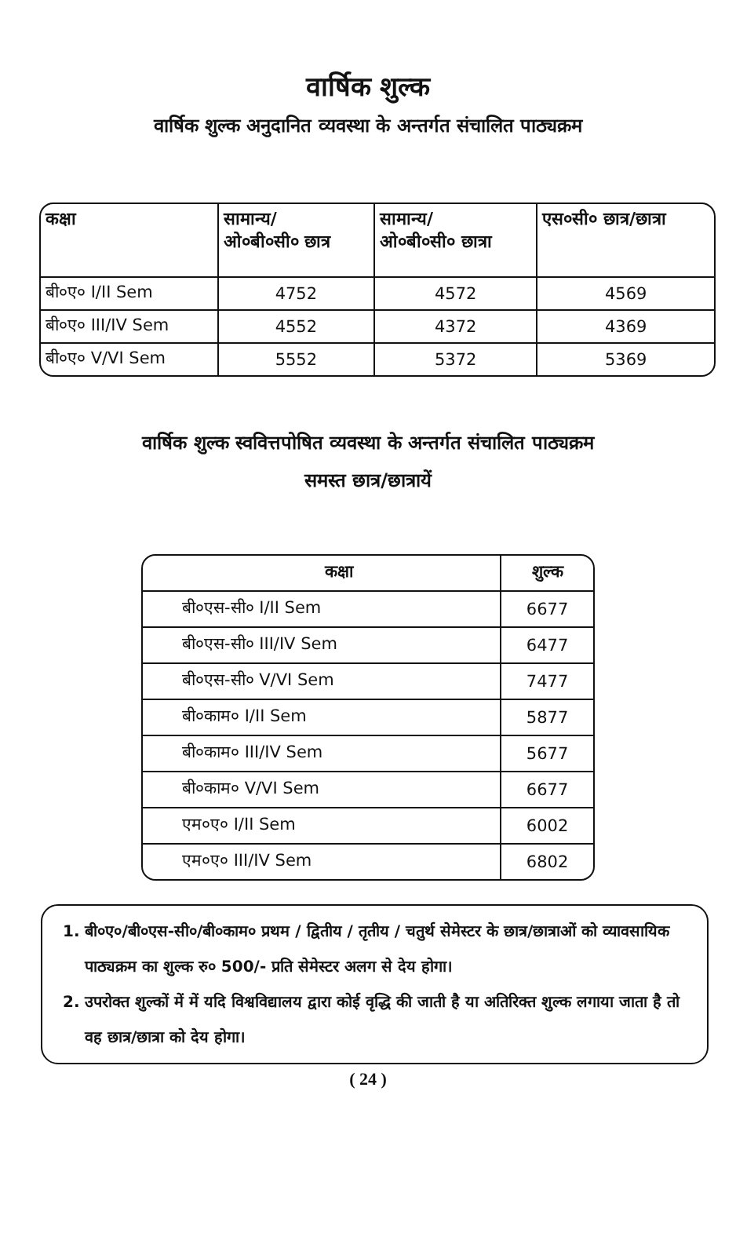वार्षिक शुल्क
वार्षिक शुल्क अनुदानित व्यवस्था के अन्तर्गत संचालित पाठ्यक्रम
| कक्षा | सामान्य/ ओ०बी०सी० छात्र | सामान्य/ ओ०बी०सी० छात्रा | एस०सी० छात्र/छात्रा |
| --- | --- | --- | --- |
| बी०ए० I/II Sem | 4752 | 4572 | 4569 |
| बी०ए० III/IV Sem | 4552 | 4372 | 4369 |
| बी०ए० V/VI Sem | 5552 | 5372 | 5369 |
वार्षिक शुल्क स्ववित्तपोषित व्यवस्था के अन्तर्गत संचालित पाठ्यक्रम
समस्त छात्र/छात्रायें
| कक्षा | शुल्क |
| --- | --- |
| बी०एस-सी० I/II Sem | 6677 |
| बी०एस-सी० III/IV Sem | 6477 |
| बी०एस-सी० V/VI Sem | 7477 |
| बी०काम० I/II Sem | 5877 |
| बी०काम० III/IV Sem | 5677 |
| बी०काम० V/VI Sem | 6677 |
| एम०ए० I/II Sem | 6002 |
| एम०ए० III/IV Sem | 6802 |
1. बी०ए०/बी०एस-सी०/बी०काम० प्रथम / द्वितीय / तृतीय / चतुर्थ सेमेस्टर के छात्र/छात्राओं को व्यावसायिक पाठ्यक्रम का शुल्क रु० 500/- प्रति सेमेस्टर अलग से देय होगा।
2. उपरोक्त शुल्कों में में यदि विश्वविद्यालय द्वारा कोई वृद्धि की जाती है या अतिरिक्त शुल्क लगाया जाता है तो वह छात्र/छात्रा को देय होगा।
( 24 )